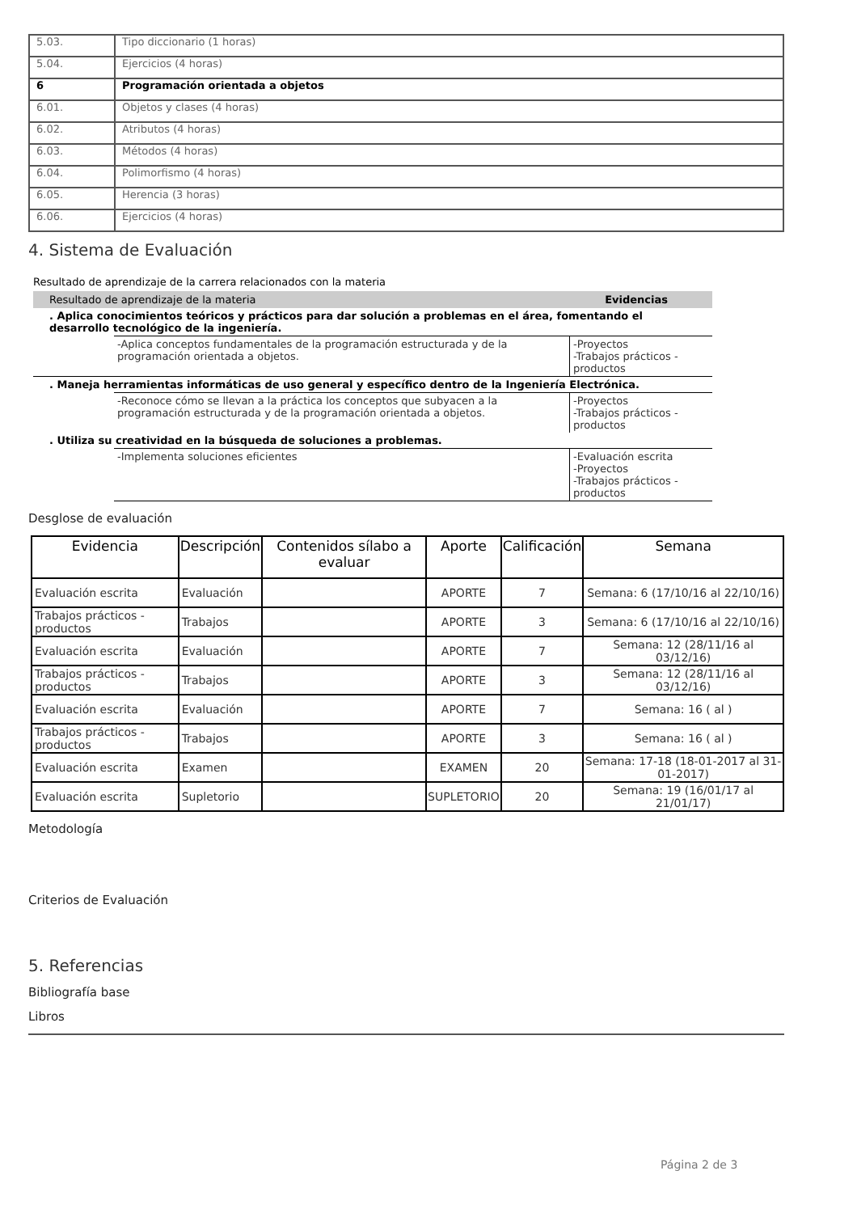| 5.03. | Tipo diccionario (1 horas) |
| 5.04. | Ejercicios (4 horas) |
| 6 | Programación orientada a objetos |
| 6.01. | Objetos y clases (4 horas) |
| 6.02. | Atributos (4 horas) |
| 6.03. | Métodos (4 horas) |
| 6.04. | Polimorfismo (4 horas) |
| 6.05. | Herencia (3 horas) |
| 6.06. | Ejercicios (4 horas) |
4. Sistema de Evaluación
Resultado de aprendizaje de la carrera relacionados con la materia
Resultado de aprendizaje de la materia Evidencias
. Aplica conocimientos teóricos y prácticos para dar solución a problemas en el área, fomentando el desarrollo tecnológico de la ingeniería.
-Aplica conceptos fundamentales de la programación estructurada y de la programación orientada a objetos.
-Proyectos
-Trabajos prácticos - productos
. Maneja herramientas informáticas de uso general y específico dentro de la Ingeniería Electrónica.
-Reconoce cómo se llevan a la práctica los conceptos que subyacen a la programación estructurada y de la programación orientada a objetos.
-Proyectos
-Trabajos prácticos - productos
. Utiliza su creatividad en la búsqueda de soluciones a problemas.
-Implementa soluciones eficientes -Evaluación escrita
-Proyectos
-Trabajos prácticos - productos
Desglose de evaluación
| Evidencia | Descripción | Contenidos sílabo a evaluar | Aporte | Calificación | Semana |
| --- | --- | --- | --- | --- | --- |
| Evaluación escrita | Evaluación | | APORTE | 7 | Semana: 6 (17/10/16 al 22/10/16) |
| Trabajos prácticos - productos | Trabajos | | APORTE | 3 | Semana: 6 (17/10/16 al 22/10/16) |
| Evaluación escrita | Evaluación | | APORTE | 7 | Semana: 12 (28/11/16 al 03/12/16) |
| Trabajos prácticos - productos | Trabajos | | APORTE | 3 | Semana: 12 (28/11/16 al 03/12/16) |
| Evaluación escrita | Evaluación | | APORTE | 7 | Semana: 16 ( al ) |
| Trabajos prácticos - productos | Trabajos | | APORTE | 3 | Semana: 16 ( al ) |
| Evaluación escrita | Examen | | EXAMEN | 20 | Semana: 17-18 (18-01-2017 al 31-01-2017) |
| Evaluación escrita | Supletorio | | SUPLETORIO | 20 | Semana: 19 (16/01/17 al 21/01/17) |
Metodología
Criterios de Evaluación
5. Referencias
Bibliografía base
Libros
Página 2 de 3